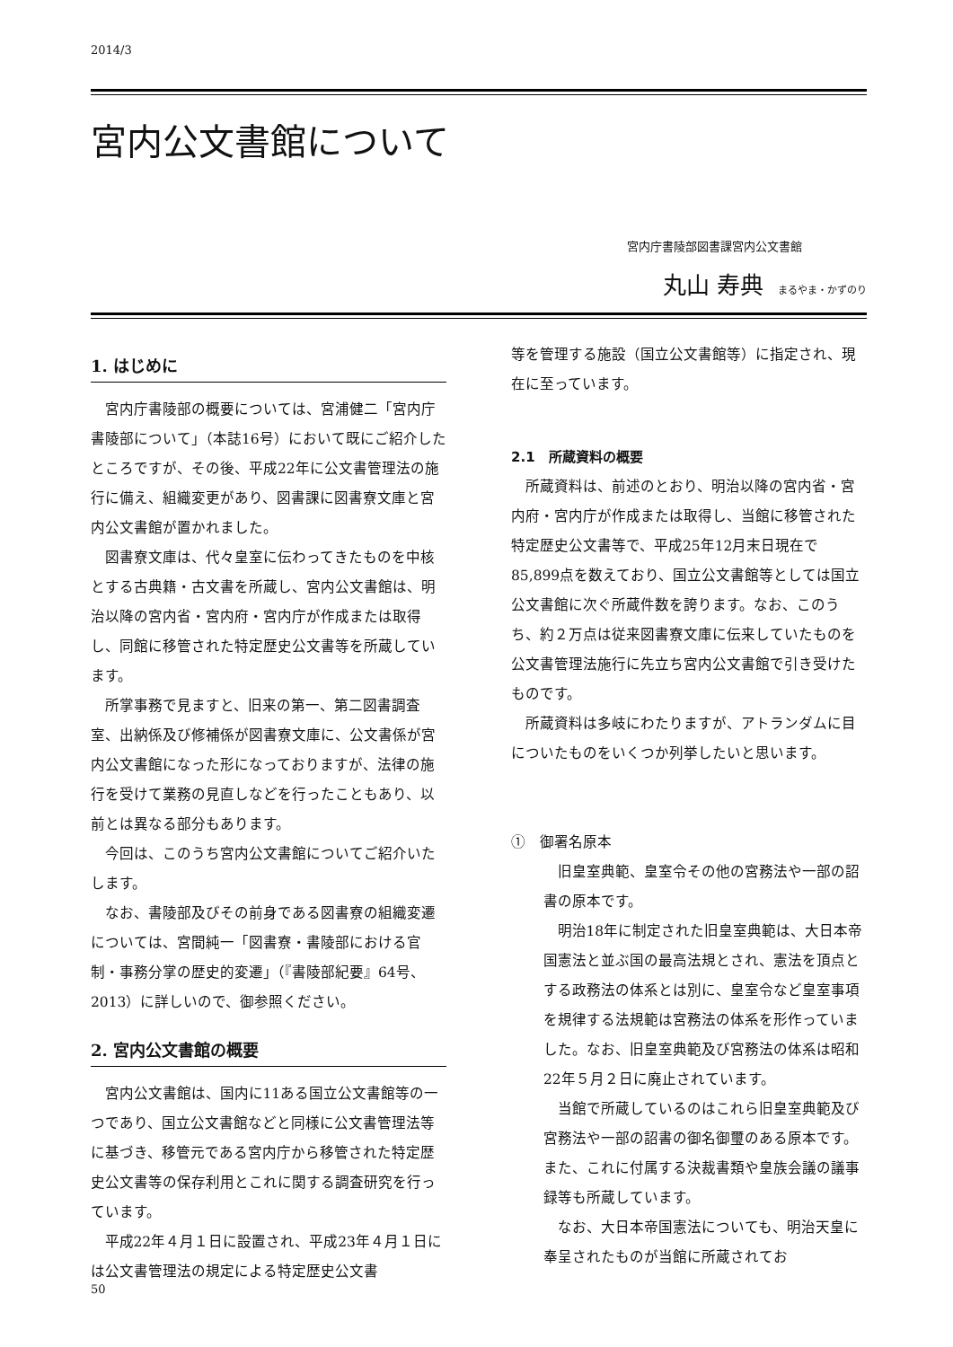2014/3
宮内公文書館について
宮内庁書陵部図書課宮内公文書館
丸山 寿典 まるやま・かずのり
1. はじめに
宮内庁書陵部の概要については、宮浦健二「宮内庁書陵部について」（本誌16号）において既にご紹介したところですが、その後、平成22年に公文書管理法の施行に備え、組織変更があり、図書課に図書寮文庫と宮内公文書館が置かれました。
図書寮文庫は、代々皇室に伝わってきたものを中核とする古典籍・古文書を所蔵し、宮内公文書館は、明治以降の宮内省・宮内府・宮内庁が作成または取得し、同館に移管された特定歴史公文書等を所蔵しています。
所掌事務で見ますと、旧来の第一、第二図書調査室、出納係及び修補係が図書寮文庫に、公文書係が宮内公文書館になった形になっておりますが、法律の施行を受けて業務の見直しなどを行ったこともあり、以前とは異なる部分もあります。
今回は、このうち宮内公文書館についてご紹介いたします。
なお、書陵部及びその前身である図書寮の組織変遷については、宮間純一「図書寮・書陵部における官制・事務分掌の歴史的変遷」（『書陵部紀要』64号、2013）に詳しいので、御参照ください。
2. 宮内公文書館の概要
宮内公文書館は、国内に11ある国立公文書館等の一つであり、国立公文書館などと同様に公文書管理法等に基づき、移管元である宮内庁から移管された特定歴史公文書等の保存利用とこれに関する調査研究を行っています。
平成22年４月１日に設置され、平成23年４月１日には公文書管理法の規定による特定歴史公文書
等を管理する施設（国立公文書館等）に指定され、現在に至っています。
2.1　所蔵資料の概要
所蔵資料は、前述のとおり、明治以降の宮内省・宮内府・宮内庁が作成または取得し、当館に移管された特定歴史公文書等で、平成25年12月末日現在で85,899点を数えており、国立公文書館等としては国立公文書館に次ぐ所蔵件数を誇ります。なお、このうち、約２万点は従来図書寮文庫に伝来していたものを公文書管理法施行に先立ち宮内公文書館で引き受けたものです。
所蔵資料は多岐にわたりますが、アトランダムに目についたものをいくつか列挙したいと思います。
①　御署名原本
旧皇室典範、皇室令その他の宮務法や一部の詔書の原本です。
明治18年に制定された旧皇室典範は、大日本帝国憲法と並ぶ国の最高法規とされ、憲法を頂点とする政務法の体系とは別に、皇室令など皇室事項を規律する法規範は宮務法の体系を形作っていました。なお、旧皇室典範及び宮務法の体系は昭和22年５月２日に廃止されています。
当館で所蔵しているのはこれら旧皇室典範及び宮務法や一部の詔書の御名御璽のある原本です。また、これに付属する決裁書類や皇族会議の議事録等も所蔵しています。
なお、大日本帝国憲法についても、明治天皇に奉呈されたものが当館に所蔵されてお
50